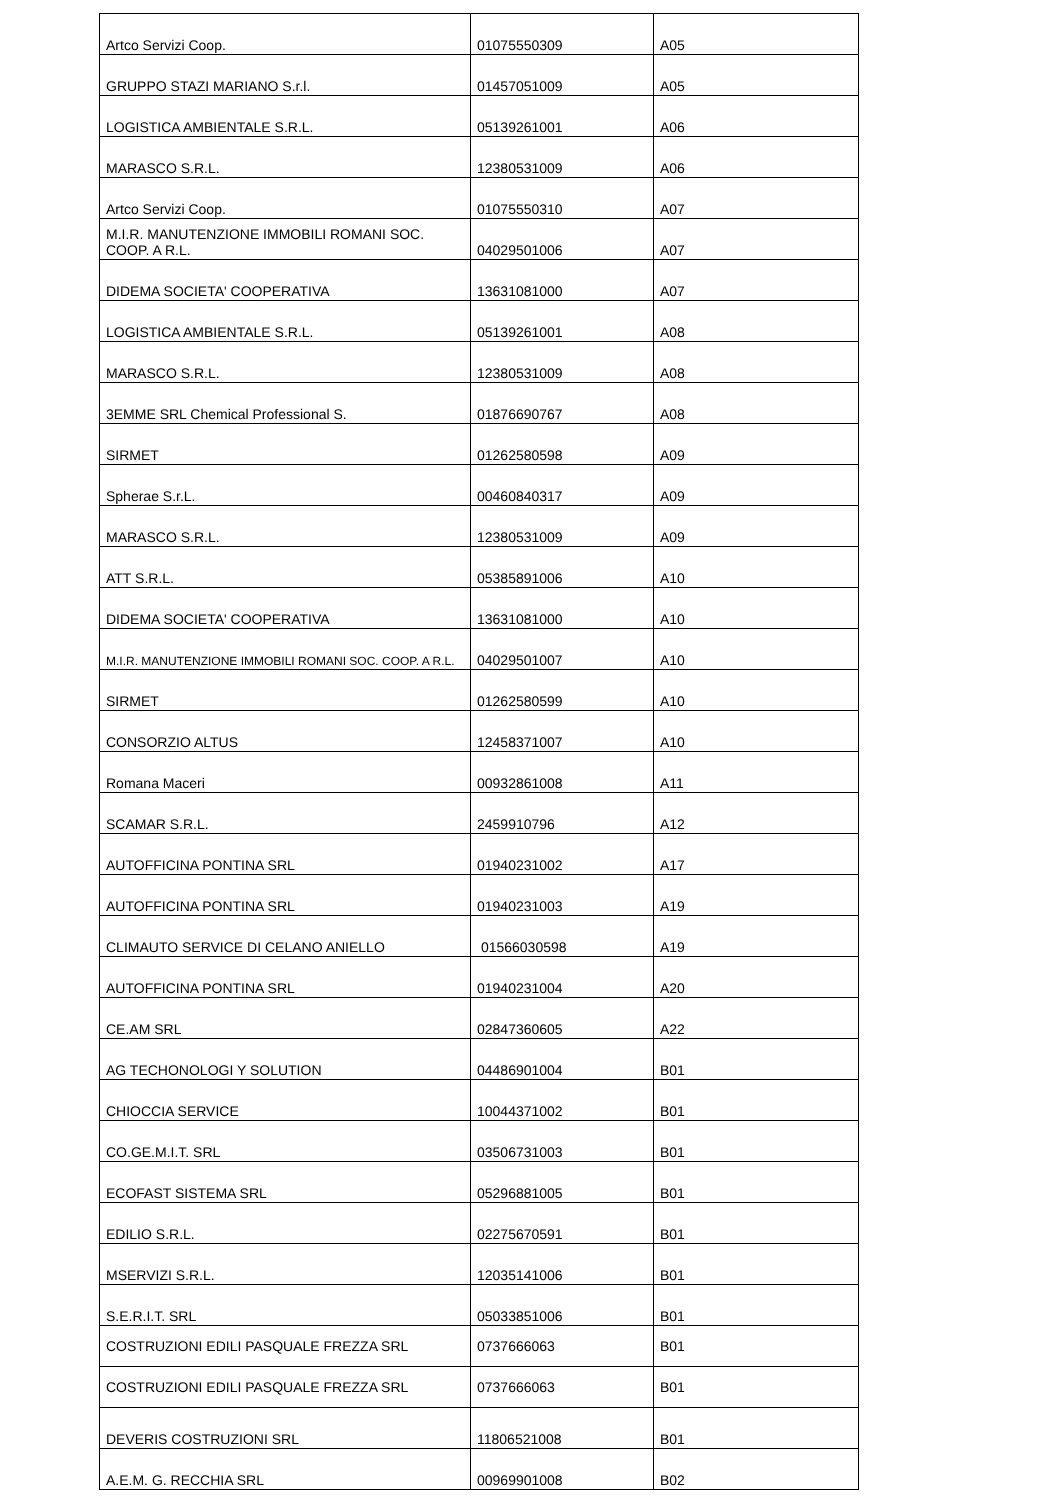| Artco Servizi Coop. | 01075550309 | A05 |
| GRUPPO STAZI MARIANO S.r.l. | 01457051009 | A05 |
| LOGISTICA AMBIENTALE S.R.L. | 05139261001 | A06 |
| MARASCO S.R.L. | 12380531009 | A06 |
| Artco Servizi Coop. | 01075550310 | A07 |
| M.I.R. MANUTENZIONE IMMOBILI ROMANI SOC. COOP. A R.L. | 04029501006 | A07 |
| DIDEMA SOCIETA' COOPERATIVA | 13631081000 | A07 |
| LOGISTICA AMBIENTALE S.R.L. | 05139261001 | A08 |
| MARASCO S.R.L. | 12380531009 | A08 |
| 3EMME SRL Chemical Professional S. | 01876690767 | A08 |
| SIRMET | 01262580598 | A09 |
| Spherae S.r.L. | 00460840317 | A09 |
| MARASCO S.R.L. | 12380531009 | A09 |
| ATT S.R.L. | 05385891006 | A10 |
| DIDEMA SOCIETA' COOPERATIVA | 13631081000 | A10 |
| M.I.R. MANUTENZIONE IMMOBILI ROMANI SOC. COOP. A R.L. | 04029501007 | A10 |
| SIRMET | 01262580599 | A10 |
| CONSORZIO ALTUS | 12458371007 | A10 |
| Romana Maceri | 00932861008 | A11 |
| SCAMAR S.R.L. | 2459910796 | A12 |
| AUTOFFICINA PONTINA SRL | 01940231002 | A17 |
| AUTOFFICINA PONTINA SRL | 01940231003 | A19 |
| CLIMAUTO SERVICE DI CELANO ANIELLO | 01566030598 | A19 |
| AUTOFFICINA PONTINA SRL | 01940231004 | A20 |
| CE.AM SRL | 02847360605 | A22 |
| AG TECHONOLOGI Y SOLUTION | 04486901004 | B01 |
| CHIOCCIA SERVICE | 10044371002 | B01 |
| CO.GE.M.I.T. SRL | 03506731003 | B01 |
| ECOFAST SISTEMA SRL | 05296881005 | B01 |
| EDILIO S.R.L. | 02275670591 | B01 |
| MSERVIZI S.R.L. | 12035141006 | B01 |
| S.E.R.I.T. SRL | 05033851006 | B01 |
| COSTRUZIONI EDILI PASQUALE FREZZA SRL | 0737666063 | B01 |
| COSTRUZIONI EDILI PASQUALE FREZZA SRL | 0737666063 | B01 |
| DEVERIS COSTRUZIONI SRL | 11806521008 | B01 |
| A.E.M. G. RECCHIA SRL | 00969901008 | B02 |